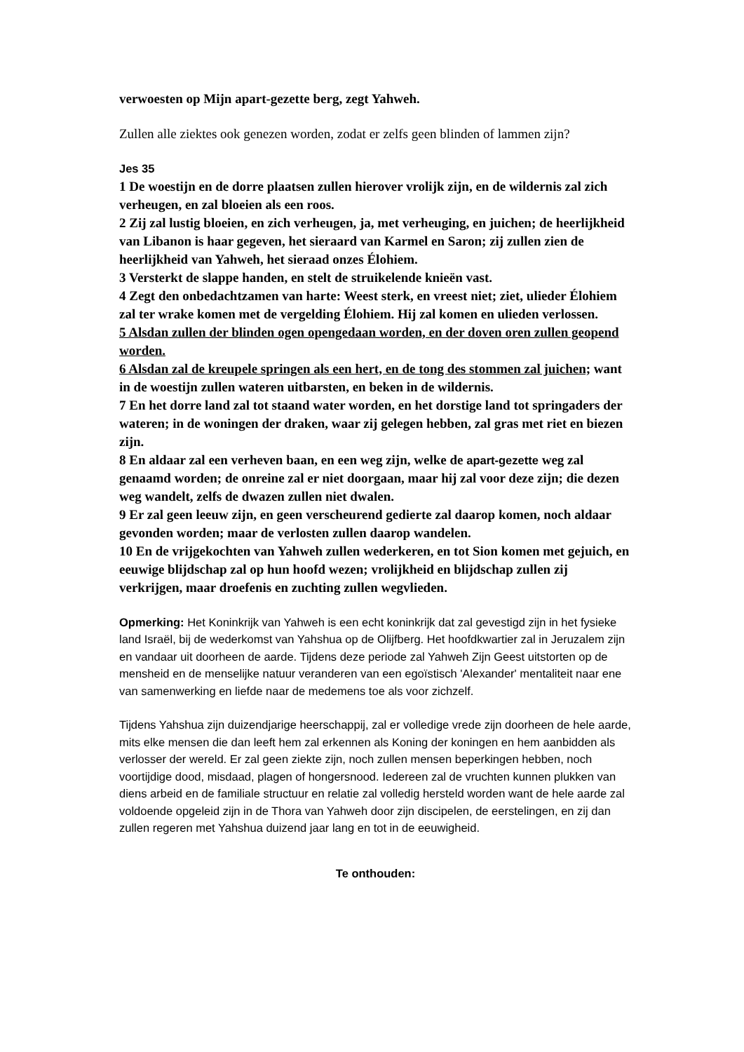verwoesten op Mijn apart-gezette berg, zegt Yahweh.
Zullen alle ziektes ook genezen worden, zodat er zelfs geen blinden of lammen zijn?
Jes 35
1 De woestijn en de dorre plaatsen zullen hierover vrolijk zijn, en de wildernis zal zich verheugen, en zal bloeien als een roos.
2 Zij zal lustig bloeien, en zich verheugen, ja, met verheuging, en juichen; de heerlijkheid van Libanon is haar gegeven, het sieraard van Karmel en Saron; zij zullen zien de heerlijkheid van Yahweh, het sieraad onzes Élohiem.
3 Versterkt de slappe handen, en stelt de struikelende knieën vast.
4 Zegt den onbedachtzamen van harte: Weest sterk, en vreest niet; ziet, ulieder Élohiem zal ter wrake komen met de vergelding Élohiem. Hij zal komen en ulieden verlossen.
5 Alsdan zullen der blinden ogen opengedaan worden, en der doven oren zullen geopend worden.
6 Alsdan zal de kreupele springen als een hert, en de tong des stommen zal juichen; want in de woestijn zullen wateren uitbarsten, en beken in de wildernis.
7 En het dorre land zal tot staand water worden, en het dorstige land tot springaders der wateren; in de woningen der draken, waar zij gelegen hebben, zal gras met riet en biezen zijn.
8 En aldaar zal een verheven baan, en een weg zijn, welke de apart-gezette weg zal genaamd worden; de onreine zal er niet doorgaan, maar hij zal voor deze zijn; die dezen weg wandelt, zelfs de dwazen zullen niet dwalen.
9 Er zal geen leeuw zijn, en geen verscheurend gedierte zal daarop komen, noch aldaar gevonden worden; maar de verlosten zullen daarop wandelen.
10 En de vrijgekochten van Yahweh zullen wederkeren, en tot Sion komen met gejuich, en eeuwige blijdschap zal op hun hoofd wezen; vrolijkheid en blijdschap zullen zij verkrijgen, maar droefenis en zuchting zullen wegvlieden.
Opmerking: Het Koninkrijk van Yahweh is een echt koninkrijk dat zal gevestigd zijn in het fysieke land Israël, bij de wederkomst van Yahshua op de Olijfberg. Het hoofdkwartier zal in Jeruzalem zijn en vandaar uit doorheen de aarde. Tijdens deze periode zal Yahweh Zijn Geest uitstorten op de mensheid en de menselijke natuur veranderen van een egoïstisch 'Alexander' mentaliteit naar ene van samenwerking en liefde naar de medemens toe als voor zichzelf.
Tijdens Yahshua zijn duizendjarige heerschappij, zal er volledige vrede zijn doorheen de hele aarde, mits elke mensen die dan leeft hem zal erkennen als Koning der koningen en hem aanbidden als verlosser der wereld. Er zal geen ziekte zijn, noch zullen mensen beperkingen hebben, noch voortijdige dood, misdaad, plagen of hongersnood. Iedereen zal de vruchten kunnen plukken van diens arbeid en de familiale structuur en relatie zal volledig hersteld worden want de hele aarde zal voldoende opgeleid zijn in de Thora van Yahweh door zijn discipelen, de eerstelingen, en zij dan zullen regeren met Yahshua duizend jaar lang en tot in de eeuwigheid.
Te onthouden: